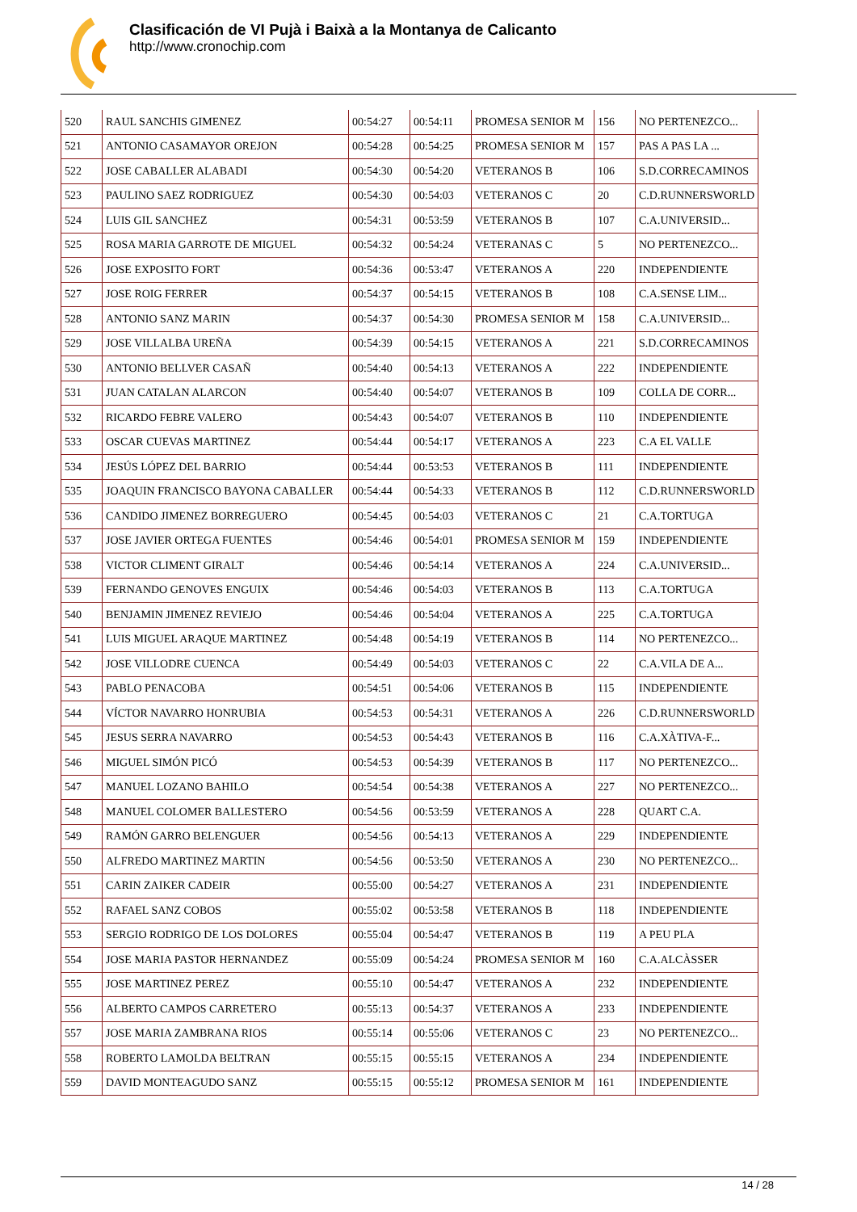Clasificación de VI Pujà i Baixà a la Montanya de Calicanto
http://www.cronochip.com
| 520 | RAUL SANCHIS GIMENEZ | 00:54:27 | 00:54:11 | PROMESA SENIOR M | 156 | NO PERTENEZCO... |
| 521 | ANTONIO CASAMAYOR OREJON | 00:54:28 | 00:54:25 | PROMESA SENIOR M | 157 | PAS A PAS LA ... |
| 522 | JOSE CABALLER ALABADI | 00:54:30 | 00:54:20 | VETERANOS B | 106 | S.D.CORRECAMINOS |
| 523 | PAULINO SAEZ RODRIGUEZ | 00:54:30 | 00:54:03 | VETERANOS C | 20 | C.D.RUNNERSWORLD |
| 524 | LUIS GIL SANCHEZ | 00:54:31 | 00:53:59 | VETERANOS B | 107 | C.A.UNIVERSID... |
| 525 | ROSA MARIA GARROTE DE MIGUEL | 00:54:32 | 00:54:24 | VETERANAS C | 5 | NO PERTENEZCO... |
| 526 | JOSE EXPOSITO FORT | 00:54:36 | 00:53:47 | VETERANOS A | 220 | INDEPENDIENTE |
| 527 | JOSE ROIG FERRER | 00:54:37 | 00:54:15 | VETERANOS B | 108 | C.A.SENSE LIM... |
| 528 | ANTONIO SANZ MARIN | 00:54:37 | 00:54:30 | PROMESA SENIOR M | 158 | C.A.UNIVERSID... |
| 529 | JOSE VILLALBA UREÑA | 00:54:39 | 00:54:15 | VETERANOS A | 221 | S.D.CORRECAMINOS |
| 530 | ANTONIO BELLVER CASAÑ | 00:54:40 | 00:54:13 | VETERANOS A | 222 | INDEPENDIENTE |
| 531 | JUAN CATALAN ALARCON | 00:54:40 | 00:54:07 | VETERANOS B | 109 | COLLA DE CORR... |
| 532 | RICARDO FEBRE VALERO | 00:54:43 | 00:54:07 | VETERANOS B | 110 | INDEPENDIENTE |
| 533 | OSCAR CUEVAS MARTINEZ | 00:54:44 | 00:54:17 | VETERANOS A | 223 | C.A EL VALLE |
| 534 | JESÚS LÓPEZ DEL BARRIO | 00:54:44 | 00:53:53 | VETERANOS B | 111 | INDEPENDIENTE |
| 535 | JOAQUIN FRANCISCO BAYONA CABALLER | 00:54:44 | 00:54:33 | VETERANOS B | 112 | C.D.RUNNERSWORLD |
| 536 | CANDIDO JIMENEZ BORREGUERO | 00:54:45 | 00:54:03 | VETERANOS C | 21 | C.A.TORTUGA |
| 537 | JOSE JAVIER ORTEGA FUENTES | 00:54:46 | 00:54:01 | PROMESA SENIOR M | 159 | INDEPENDIENTE |
| 538 | VICTOR CLIMENT GIRALT | 00:54:46 | 00:54:14 | VETERANOS A | 224 | C.A.UNIVERSID... |
| 539 | FERNANDO GENOVES ENGUIX | 00:54:46 | 00:54:03 | VETERANOS B | 113 | C.A.TORTUGA |
| 540 | BENJAMIN JIMENEZ REVIEJO | 00:54:46 | 00:54:04 | VETERANOS A | 225 | C.A.TORTUGA |
| 541 | LUIS MIGUEL ARAQUE MARTINEZ | 00:54:48 | 00:54:19 | VETERANOS B | 114 | NO PERTENEZCO... |
| 542 | JOSE VILLODRE CUENCA | 00:54:49 | 00:54:03 | VETERANOS C | 22 | C.A.VILA DE A... |
| 543 | PABLO PENACOBA | 00:54:51 | 00:54:06 | VETERANOS B | 115 | INDEPENDIENTE |
| 544 | VÍCTOR NAVARRO HONRUBIA | 00:54:53 | 00:54:31 | VETERANOS A | 226 | C.D.RUNNERSWORLD |
| 545 | JESUS SERRA NAVARRO | 00:54:53 | 00:54:43 | VETERANOS B | 116 | C.A.XÀTIVA-F... |
| 546 | MIGUEL SIMÓN PICÓ | 00:54:53 | 00:54:39 | VETERANOS B | 117 | NO PERTENEZCO... |
| 547 | MANUEL LOZANO BAHILO | 00:54:54 | 00:54:38 | VETERANOS A | 227 | NO PERTENEZCO... |
| 548 | MANUEL COLOMER BALLESTERO | 00:54:56 | 00:53:59 | VETERANOS A | 228 | QUART C.A. |
| 549 | RAMÓN GARRO BELENGUER | 00:54:56 | 00:54:13 | VETERANOS A | 229 | INDEPENDIENTE |
| 550 | ALFREDO MARTINEZ MARTIN | 00:54:56 | 00:53:50 | VETERANOS A | 230 | NO PERTENEZCO... |
| 551 | CARIN ZAIKER CADEIR | 00:55:00 | 00:54:27 | VETERANOS A | 231 | INDEPENDIENTE |
| 552 | RAFAEL SANZ COBOS | 00:55:02 | 00:53:58 | VETERANOS B | 118 | INDEPENDIENTE |
| 553 | SERGIO RODRIGO DE LOS DOLORES | 00:55:04 | 00:54:47 | VETERANOS B | 119 | A PEU PLA |
| 554 | JOSE MARIA PASTOR HERNANDEZ | 00:55:09 | 00:54:24 | PROMESA SENIOR M | 160 | C.A.ALCÀSSER |
| 555 | JOSE MARTINEZ PEREZ | 00:55:10 | 00:54:47 | VETERANOS A | 232 | INDEPENDIENTE |
| 556 | ALBERTO CAMPOS CARRETERO | 00:55:13 | 00:54:37 | VETERANOS A | 233 | INDEPENDIENTE |
| 557 | JOSE MARIA ZAMBRANA RIOS | 00:55:14 | 00:55:06 | VETERANOS C | 23 | NO PERTENEZCO... |
| 558 | ROBERTO LAMOLDA BELTRAN | 00:55:15 | 00:55:15 | VETERANOS A | 234 | INDEPENDIENTE |
| 559 | DAVID MONTEAGUDO SANZ | 00:55:15 | 00:55:12 | PROMESA SENIOR M | 161 | INDEPENDIENTE |
14 / 28